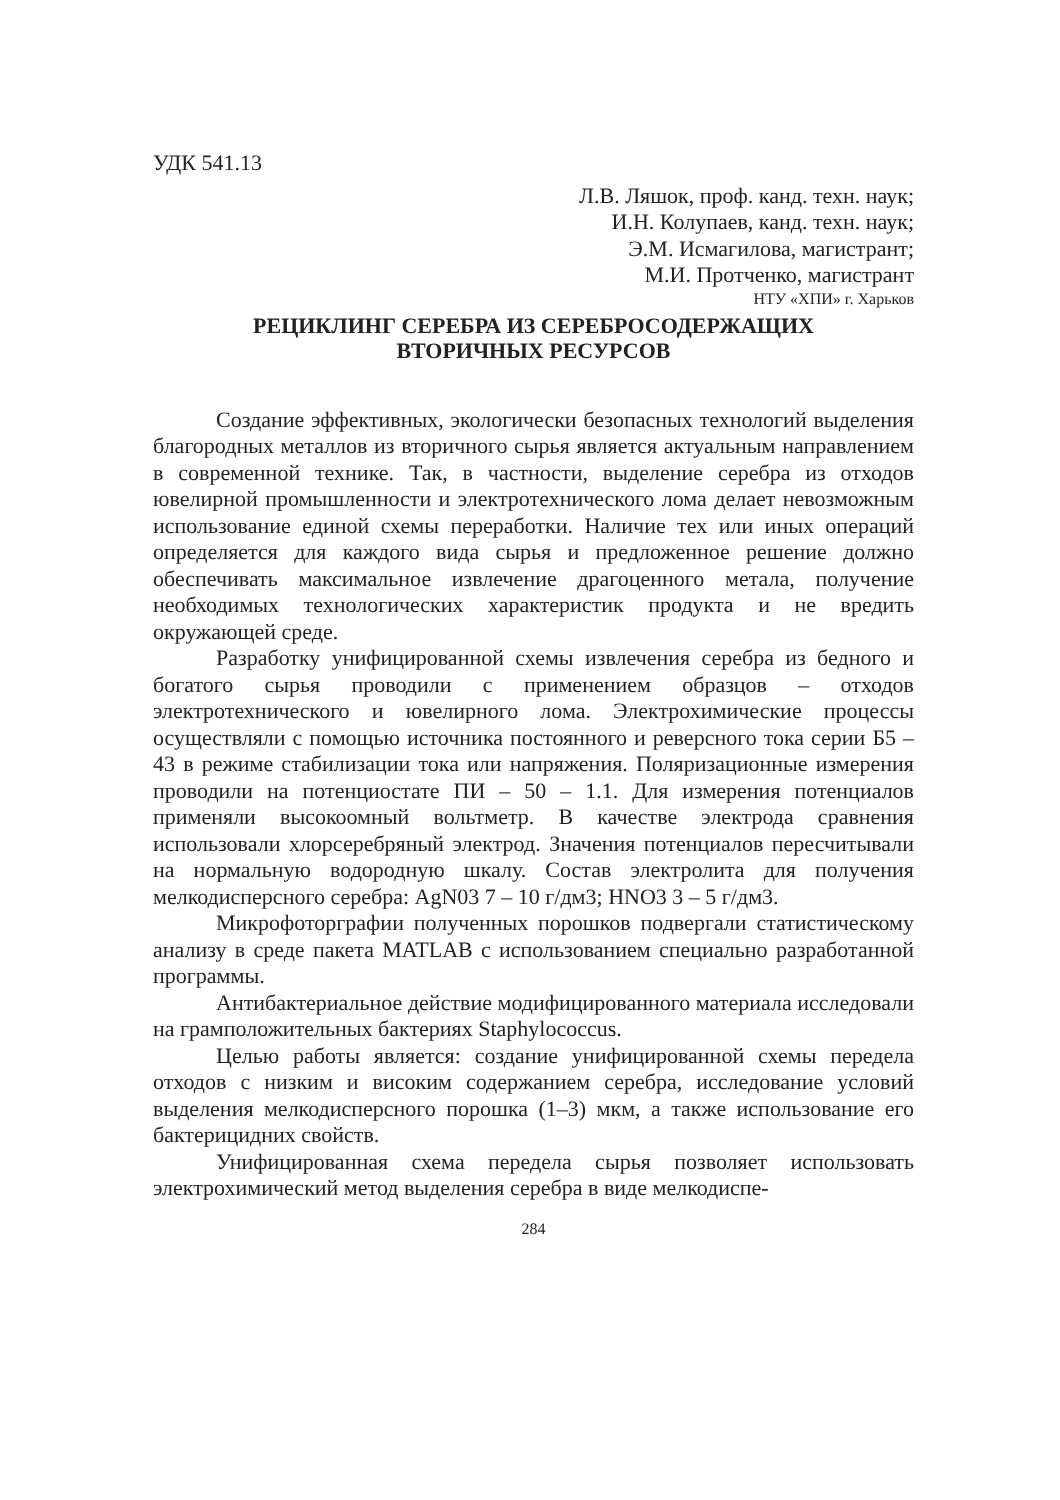УДК 541.13
Л.В. Ляшок, проф. канд. техн. наук;
И.Н. Колупаев, канд. техн. наук;
Э.М. Исмагилова, магистрант;
М.И. Протченко, магистрант
НТУ «ХПИ» г. Харьков
РЕЦИКЛИНГ СЕРЕБРА ИЗ СЕРЕБРОСОДЕРЖАЩИХ
ВТОРИЧНЫХ РЕСУРСОВ
Создание эффективных, экологически безопасных технологий выделения благородных металлов из вторичного сырья является актуальным направлением в современной технике. Так, в частности, выделение серебра из отходов ювелирной промышленности и электротехнического лома делает невозможным использование единой схемы переработки. Наличие тех или иных операций определяется для каждого вида сырья и предложенное решение должно обеспечивать максимальное извлечение драгоценного метала, получение необходимых технологических характеристик продукта и не вредить окружающей среде.
Разработку унифицированной схемы извлечения серебра из бедного и богатого сырья проводили с применением образцов – отходов электротехнического и ювелирного лома. Электрохимические процессы осуществляли с помощью источника постоянного и реверсного тока серии Б5 – 43 в режиме стабилизации тока или напряжения. Поляризационные измерения проводили на потенциостате ПИ – 50 – 1.1. Для измерения потенциалов применяли высокоомный вольтметр. В качестве электрода сравнения использовали хлорсеребряный электрод. Значения потенциалов пересчитывали на нормальную водородную шкалу. Состав электролита для получения мелкодисперсного серебра: AgN03 7 – 10 г/дм3; HNO3 3 – 5 г/дм3.
Микрофоторграфии полученных порошков подвергали статистическому анализу в среде пакета MATLAB с использованием специально разработанной программы.
Антибактериальное действие модифицированного материала исследовали на грамположительных бактериях Staphylococcus.
Целью работы является: создание унифицированной схемы передела отходов с низким и високим содержанием серебра, исследование условий выделения мелкодисперсного порошка (1–3) мкм, а также использование его бактерицидних свойств.
Унифицированная схема передела сырья позволяет использовать электрохимический метод выделения серебра в виде мелкодиспе-
284